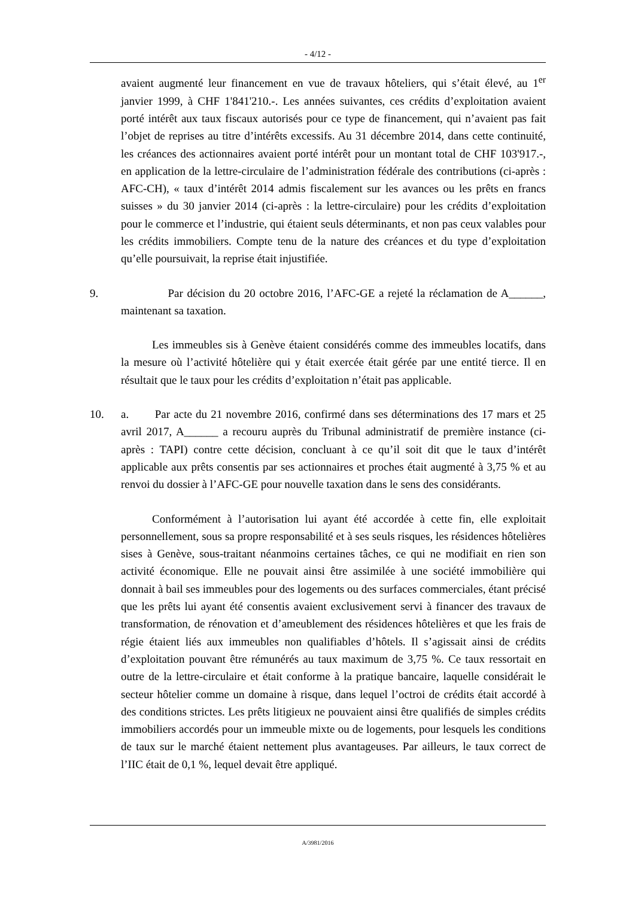- 4/12 -
avaient augmenté leur financement en vue de travaux hôteliers, qui s’était élevé, au 1<sup>er</sup> janvier 1999, à CHF 1'841'210.-. Les années suivantes, ces crédits d’exploitation avaient porté intérêt aux taux fiscaux autorisés pour ce type de financement, qui n’avaient pas fait l’objet de reprises au titre d’intérêts excessifs. Au 31 décembre 2014, dans cette continuité, les créances des actionnaires avaient porté intérêt pour un montant total de CHF 103'917.-, en application de la lettre-circulaire de l’administration fédérale des contributions (ci-après : AFC-CH), « taux d’intérêt 2014 admis fiscalement sur les avances ou les prêts en francs suisses » du 30 janvier 2014 (ci-après : la lettre-circulaire) pour les crédits d’exploitation pour le commerce et l’industrie, qui étaient seuls déterminants, et non pas ceux valables pour les crédits immobiliers. Compte tenu de la nature des créances et du type d’exploitation qu’elle poursuivait, la reprise était injustifiée.
9. Par décision du 20 octobre 2016, l’AFC-GE a rejeté la réclamation de A______, maintenant sa taxation.
Les immeubles sis à Genève étaient considérés comme des immeubles locatifs, dans la mesure où l’activité hôtelière qui y était exercée était gérée par une entité tierce. Il en résultait que le taux pour les crédits d’exploitation n’était pas applicable.
10. a. Par acte du 21 novembre 2016, confirmé dans ses déterminations des 17 mars et 25 avril 2017, A______ a recouru auprès du Tribunal administratif de première instance (ci-après : TAPI) contre cette décision, concluant à ce qu’il soit dit que le taux d’intérêt applicable aux prêts consentis par ses actionnaires et proches était augmenté à 3,75 % et au renvoi du dossier à l’AFC-GE pour nouvelle taxation dans le sens des considérants.
Conformément à l’autorisation lui ayant été accordée à cette fin, elle exploitait personnellement, sous sa propre responsabilité et à ses seuls risques, les résidences hôtelières sises à Genève, sous-traitant néanmoins certaines tâches, ce qui ne modifiait en rien son activité économique. Elle ne pouvait ainsi être assimilée à une société immobilière qui donnait à bail ses immeubles pour des logements ou des surfaces commerciales, étant précisé que les prêts lui ayant été consentis avaient exclusivement servi à financer des travaux de transformation, de rénovation et d’ameublement des résidences hôtelières et que les frais de régie étaient liés aux immeubles non qualifiables d’hôtels. Il s’agissait ainsi de crédits d’exploitation pouvant être rémunérés au taux maximum de 3,75 %. Ce taux ressortait en outre de la lettre-circulaire et était conforme à la pratique bancaire, laquelle considérait le secteur hôtelier comme un domaine à risque, dans lequel l’octroi de crédits était accordé à des conditions strictes. Les prêts litigieux ne pouvaient ainsi être qualifiés de simples crédits immobiliers accordés pour un immeuble mixte ou de logements, pour lesquels les conditions de taux sur le marché étaient nettement plus avantageuses. Par ailleurs, le taux correct de l’IIC était de 0,1 %, lequel devait être appliqué.
A/3981/2016